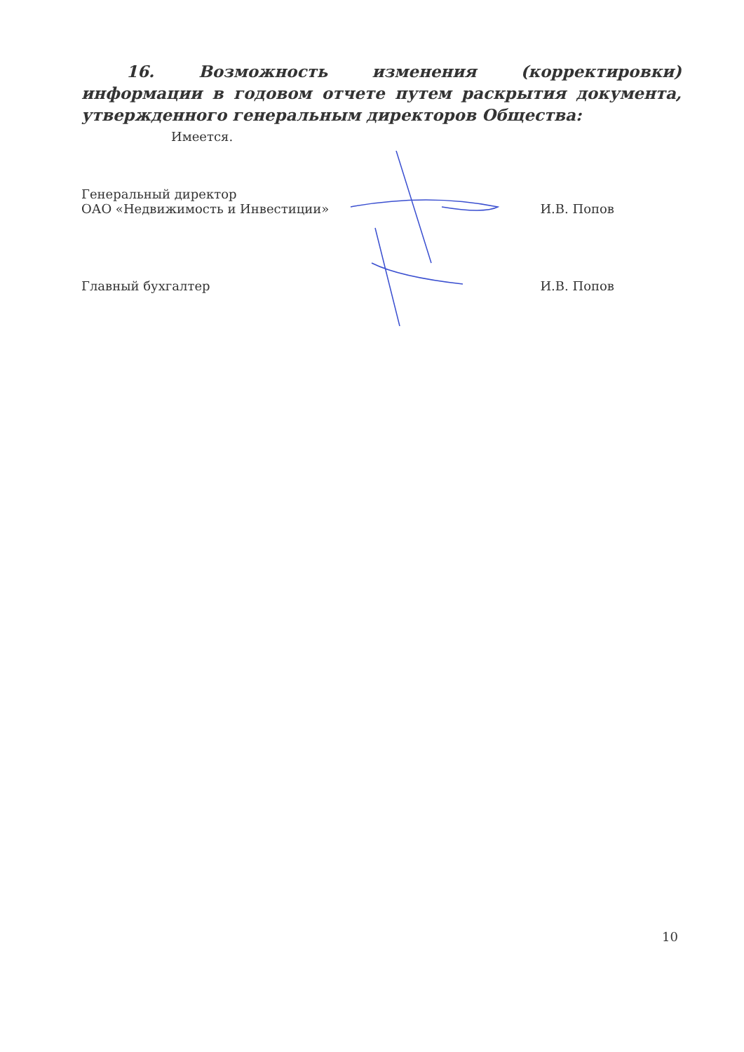16. Возможность изменения (корректировки) информации в годовом отчете путем раскрытия документа, утвержденного генеральным директоров Общества:
Имеется.
| Генеральный директор ОАО «Недвижимость и Инвестиции» | И.В. Попов |
| Главный бухгалтер | И.В. Попов |
10